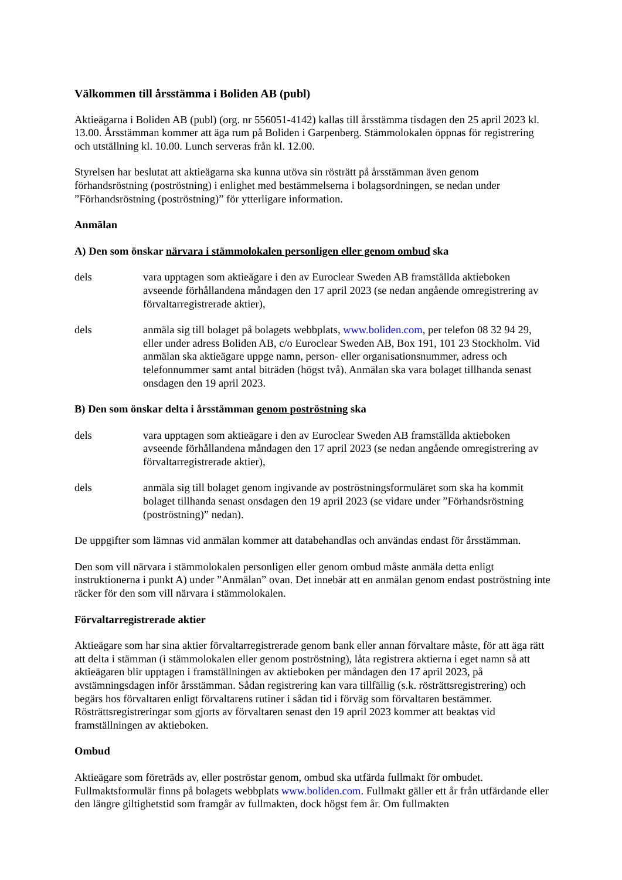Välkommen till årsstämma i Boliden AB (publ)
Aktieägarna i Boliden AB (publ) (org. nr 556051-4142) kallas till årsstämma tisdagen den 25 april 2023 kl. 13.00. Årsstämman kommer att äga rum på Boliden i Garpenberg. Stämmolokalen öppnas för registrering och utställning kl. 10.00. Lunch serveras från kl. 12.00.
Styrelsen har beslutat att aktieägarna ska kunna utöva sin rösträtt på årsstämman även genom förhandsröstning (poströstning) i enlighet med bestämmelserna i bolagsordningen, se nedan under ”Förhandsröstning (poströstning)” för ytterligare information.
Anmälan
A) Den som önskar närvara i stämmolokalen personligen eller genom ombud ska
dels vara upptagen som aktieägare i den av Euroclear Sweden AB framställda aktieboken avseende förhållandena måndagen den 17 april 2023 (se nedan angående omregistrering av förvaltarregistrerade aktier),
dels anmäla sig till bolaget på bolagets webbplats, www.boliden.com, per telefon 08 32 94 29, eller under adress Boliden AB, c/o Euroclear Sweden AB, Box 191, 101 23 Stockholm. Vid anmälan ska aktieägare uppge namn, person- eller organisationsnummer, adress och telefonnummer samt antal biträden (högst två). Anmälan ska vara bolaget tillhanda senast onsdagen den 19 april 2023.
B) Den som önskar delta i årsstämman genom poströstning ska
dels vara upptagen som aktieägare i den av Euroclear Sweden AB framställda aktieboken avseende förhållandena måndagen den 17 april 2023 (se nedan angående omregistrering av förvaltarregistrerade aktier),
dels anmäla sig till bolaget genom ingivande av poströstningsformuläret som ska ha kommit bolaget tillhanda senast onsdagen den 19 april 2023 (se vidare under ”Förhandsröstning (poströstning)” nedan).
De uppgifter som lämnas vid anmälan kommer att databehandlas och användas endast för årsstämman.
Den som vill närvara i stämmolokalen personligen eller genom ombud måste anmäla detta enligt instruktionerna i punkt A) under ”Anmälan” ovan. Det innebär att en anmälan genom endast poströstning inte räcker för den som vill närvara i stämmolokalen.
Förvaltarregistrerade aktier
Aktieägare som har sina aktier förvaltarregistrerade genom bank eller annan förvaltare måste, för att äga rätt att delta i stämman (i stämmolokalen eller genom poströstning), låta registrera aktierna i eget namn så att aktieägaren blir upptagen i framställningen av aktieboken per måndagen den 17 april 2023, på avstämningsdagen inför årsstämman. Sådan registrering kan vara tillfällig (s.k. rösträttsregistrering) och begärs hos förvaltaren enligt förvaltarens rutiner i sådan tid i förväg som förvaltaren bestämmer. Rösträttsregistreringar som gjorts av förvaltaren senast den 19 april 2023 kommer att beaktas vid framställningen av aktieboken.
Ombud
Aktieägare som företräds av, eller poströstar genom, ombud ska utfärda fullmakt för ombudet. Fullmaktsformulär finns på bolagets webbplats www.boliden.com. Fullmakt gäller ett år från utfärdande eller den längre giltighetstid som framgår av fullmakten, dock högst fem år. Om fullmakten